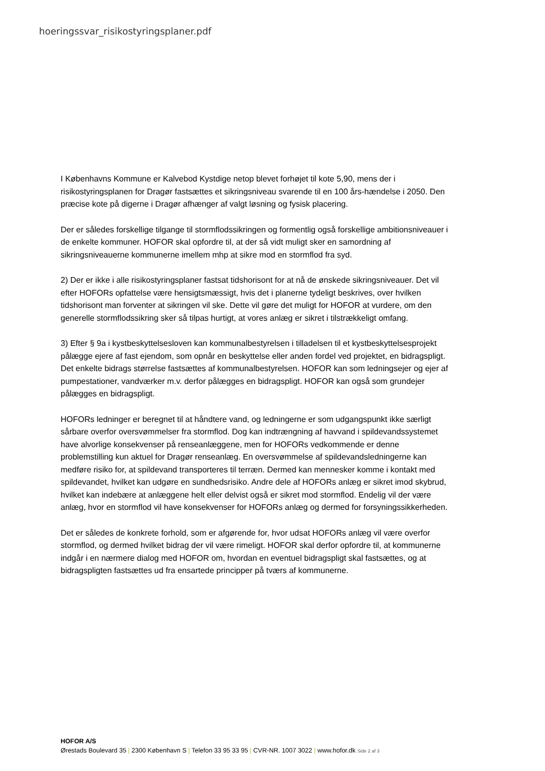hoeringssvar_risikostyringsplaner.pdf
I Københavns Kommune er Kalvebod Kystdige netop blevet forhøjet til kote 5,90, mens der i risikostyringsplanen for Dragør fastsættes et sikringsniveau svarende til en 100 års-hændelse i 2050. Den præcise kote på digerne i Dragør afhænger af valgt løsning og fysisk placering.
Der er således forskellige tilgange til stormflodssikringen og formentlig også forskellige ambitionsniveauer i de enkelte kommuner. HOFOR skal opfordre til, at der så vidt muligt sker en samordning af sikringsniveauerne kommunerne imellem mhp at sikre mod en stormflod fra syd.
2) Der er ikke i alle risikostyringsplaner fastsat tidshorisont for at nå de ønskede sikringsniveauer. Det vil efter HOFORs opfattelse være hensigtsmæssigt, hvis det i planerne tydeligt beskrives, over hvilken tidshorisont man forventer at sikringen vil ske. Dette vil gøre det muligt for HOFOR at vurdere, om den generelle stormflodssikring sker så tilpas hurtigt, at vores anlæg er sikret i tilstrækkeligt omfang.
3) Efter § 9a i kystbeskyttelsesloven kan kommunalbestyrelsen i tilladelsen til et kystbeskyttelsesprojekt pålægge ejere af fast ejendom, som opnår en beskyttelse eller anden fordel ved projektet, en bidragspligt. Det enkelte bidrags størrelse fastsættes af kommunalbestyrelsen. HOFOR kan som ledningsejer og ejer af pumpestationer, vandværker m.v. derfor pålægges en bidragspligt. HOFOR kan også som grundejer pålægges en bidragspligt.
HOFORs ledninger er beregnet til at håndtere vand, og ledningerne er som udgangspunkt ikke særligt sårbare overfor oversvømmelser fra stormflod. Dog kan indtrængning af havvand i spildevandssystemet have alvorlige konsekvenser på renseanlæggene, men for HOFORs vedkommende er denne problemstilling kun aktuel for Dragør renseanlæg. En oversvømmelse af spildevandsledningerne kan medføre risiko for, at spildevand transporteres til terræn. Dermed kan mennesker komme i kontakt med spildevandet, hvilket kan udgøre en sundhedsrisiko. Andre dele af HOFORs anlæg er sikret imod skybrud, hvilket kan indebære at anlæggene helt eller delvist også er sikret mod stormflod. Endelig vil der være anlæg, hvor en stormflod vil have konsekvenser for HOFORs anlæg og dermed for forsyningssikkerheden.
Det er således de konkrete forhold, som er afgørende for, hvor udsat HOFORs anlæg vil være overfor stormflod, og dermed hvilket bidrag der vil være rimeligt. HOFOR skal derfor opfordre til, at kommunerne indgår i en nærmere dialog med HOFOR om, hvordan en eventuel bidragspligt skal fastsættes, og at bidragspligten fastsættes ud fra ensartede principper på tværs af kommunerne.
HOFOR A/S
Ørestads Boulevard 35 | 2300 København S | Telefon 33 95 33 95 | CVR-NR. 1007 3022 | www.hofor.dk Side 2 af 3